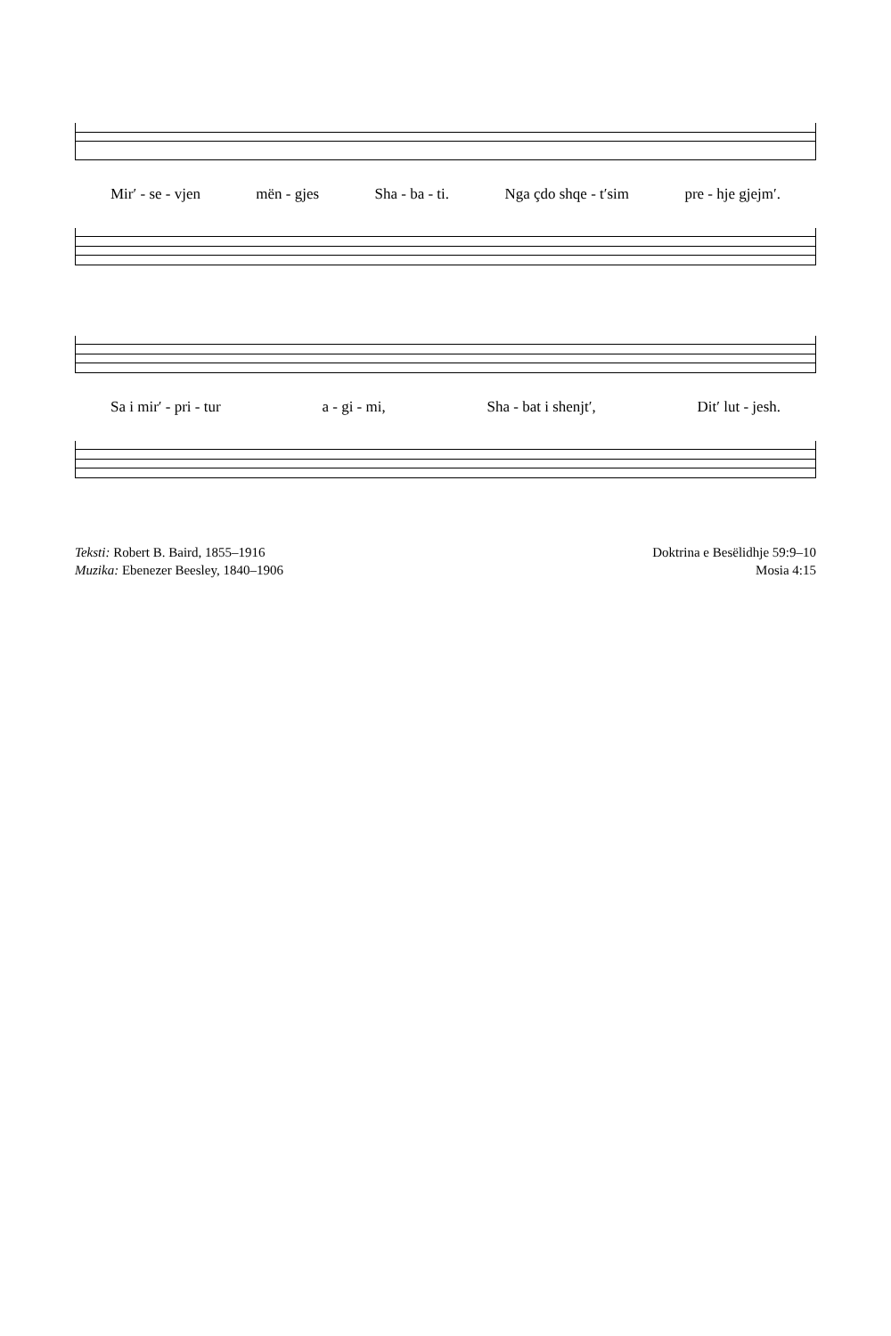Mir′ - se - vjen mën - gjes Sha - ba - ti. Nga çdo shqe - t′sim pre - hje gjejm′.
Sa i mir′ - pri - tur a - gi - mi, Sha - bat i shenjt′, Dit′ lut - jesh.
Teksti: Robert B. Baird, 1855–1916
Muzika: Ebenezer Beesley, 1840–1906
Doktrina e Besëlidhje 59:9–10
Mosia 4:15